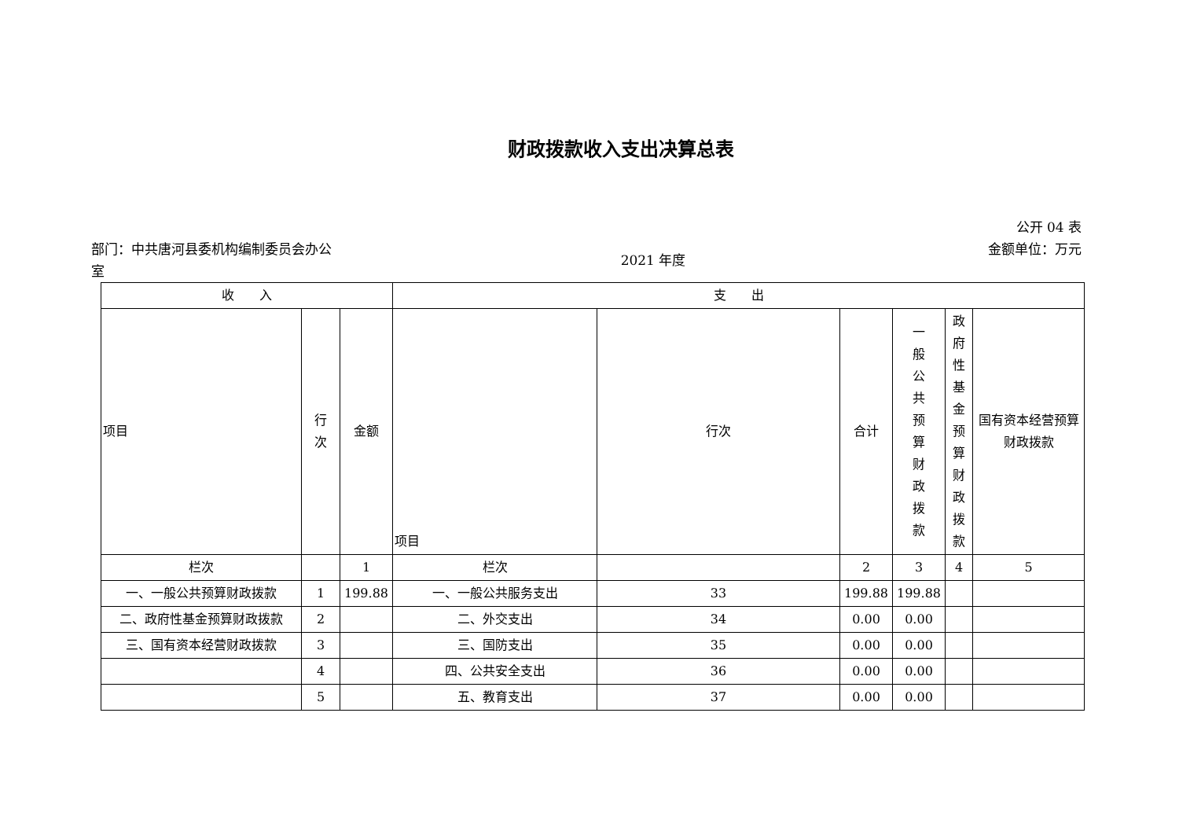财政拨款收入支出决算总表
部门：中共唐河县委机构编制委员会办公室
2021 年度
公开 04 表
金额单位：万元
| 收 入 | | | 支 出 | | | | | |
| --- | --- | --- | --- | --- | --- | --- | --- | --- |
| 项目 | 行 次 | 金额 | 项目 | 行次 | 合计 | 一般公共预算财政拨款 | 政府性基金预算财政拨款 | 国有资本经营预算财政拨款 |
| 栏次 | | 1 | 栏次 | | 2 | 3 | 4 | 5 |
| 一、一般公共预算财政拨款 | 1 | 199.88 | 一、一般公共服务支出 | 33 | 199.88 | 199.88 | | |
| 二、政府性基金预算财政拨款 | 2 | | 二、外交支出 | 34 | 0.00 | 0.00 | | |
| 三、国有资本经营财政拨款 | 3 | | 三、国防支出 | 35 | 0.00 | 0.00 | | |
| | 4 | | 四、公共安全支出 | 36 | 0.00 | 0.00 | | |
| | 5 | | 五、教育支出 | 37 | 0.00 | 0.00 | | |